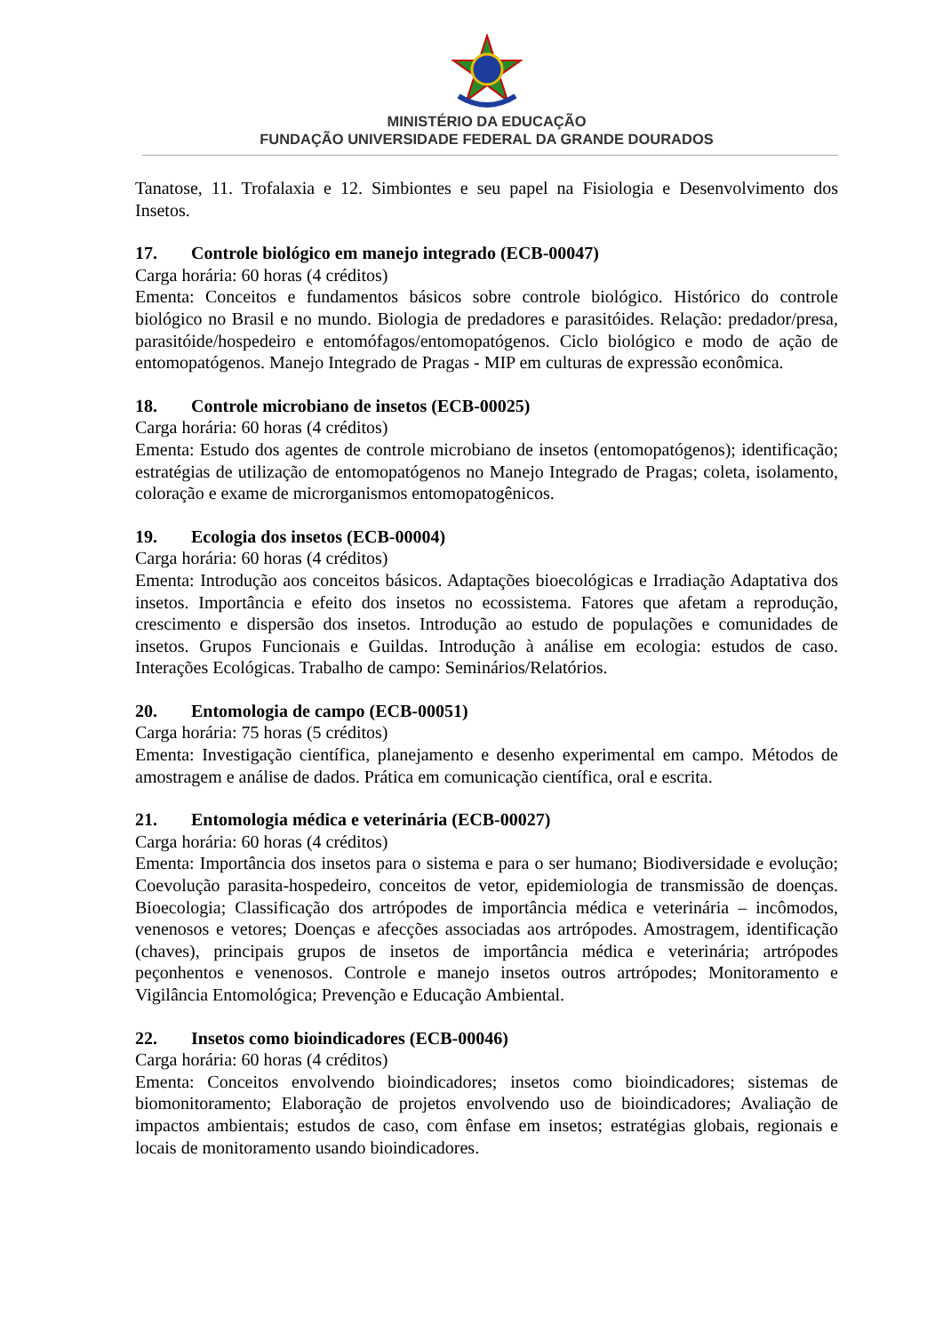MINISTÉRIO DA EDUCAÇÃO
FUNDAÇÃO UNIVERSIDADE FEDERAL DA GRANDE DOURADOS
Tanatose, 11. Trofalaxia e 12. Simbiontes e seu papel na Fisiologia e Desenvolvimento dos Insetos.
17. Controle biológico em manejo integrado (ECB-00047)
Carga horária: 60 horas (4 créditos)
Ementa: Conceitos e fundamentos básicos sobre controle biológico. Histórico do controle biológico no Brasil e no mundo. Biologia de predadores e parasitóides. Relação: predador/presa, parasitóide/hospedeiro e entomófagos/entomopatógenos. Ciclo biológico e modo de ação de entomopatógenos. Manejo Integrado de Pragas - MIP em culturas de expressão econômica.
18. Controle microbiano de insetos (ECB-00025)
Carga horária: 60 horas (4 créditos)
Ementa: Estudo dos agentes de controle microbiano de insetos (entomopatógenos); identificação; estratégias de utilização de entomopatógenos no Manejo Integrado de Pragas; coleta, isolamento, coloração e exame de microrganismos entomopatogênicos.
19. Ecologia dos insetos (ECB-00004)
Carga horária: 60 horas (4 créditos)
Ementa: Introdução aos conceitos básicos. Adaptações bioecológicas e Irradiação Adaptativa dos insetos. Importância e efeito dos insetos no ecossistema. Fatores que afetam a reprodução, crescimento e dispersão dos insetos. Introdução ao estudo de populações e comunidades de insetos. Grupos Funcionais e Guildas. Introdução à análise em ecologia: estudos de caso. Interações Ecológicas. Trabalho de campo: Seminários/Relatórios.
20. Entomologia de campo (ECB-00051)
Carga horária: 75 horas (5 créditos)
Ementa: Investigação científica, planejamento e desenho experimental em campo. Métodos de amostragem e análise de dados. Prática em comunicação científica, oral e escrita.
21. Entomologia médica e veterinária (ECB-00027)
Carga horária: 60 horas (4 créditos)
Ementa: Importância dos insetos para o sistema e para o ser humano; Biodiversidade e evolução; Coevolução parasita-hospedeiro, conceitos de vetor, epidemiologia de transmissão de doenças. Bioecologia; Classificação dos artrópodes de importância médica e veterinária – incômodos, venenosos e vetores; Doenças e afecções associadas aos artrópodes. Amostragem, identificação (chaves), principais grupos de insetos de importância médica e veterinária; artrópodes peçonhentos e venenosos. Controle e manejo insetos outros artrópodes; Monitoramento e Vigilância Entomológica; Prevenção e Educação Ambiental.
22. Insetos como bioindicadores (ECB-00046)
Carga horária: 60 horas (4 créditos)
Ementa: Conceitos envolvendo bioindicadores; insetos como bioindicadores; sistemas de biomonitoramento; Elaboração de projetos envolvendo uso de bioindicadores; Avaliação de impactos ambientais; estudos de caso, com ênfase em insetos; estratégias globais, regionais e locais de monitoramento usando bioindicadores.